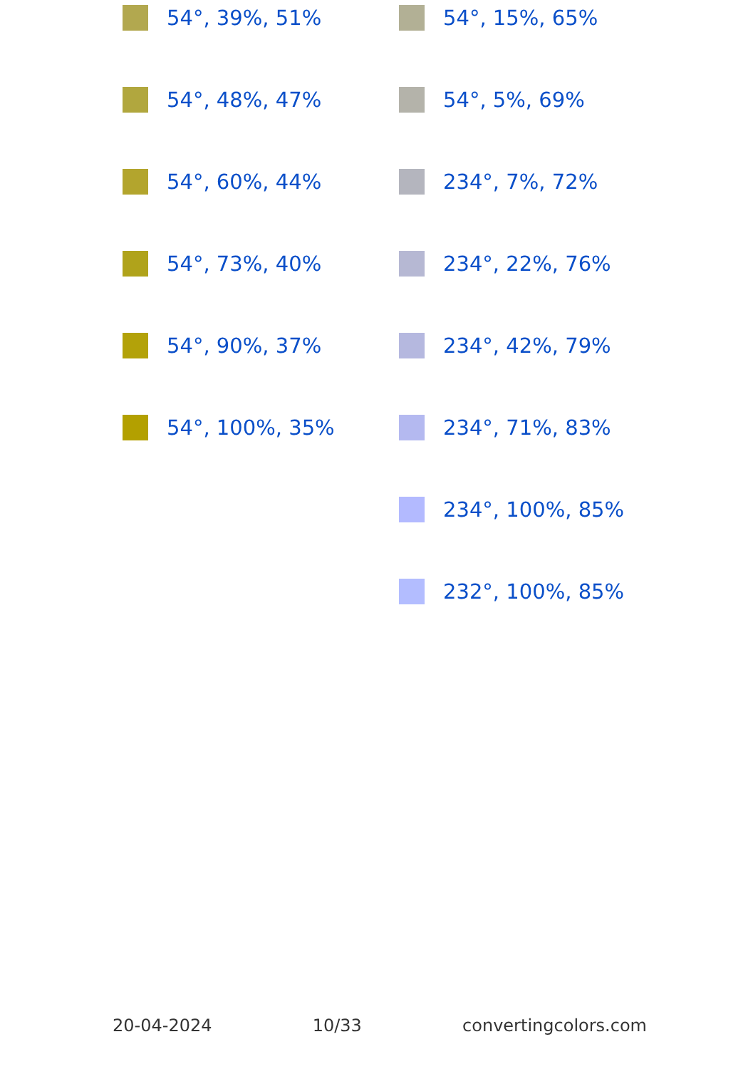54°, 39%, 51%
54°, 48%, 47%
54°, 60%, 44%
54°, 73%, 40%
54°, 90%, 37%
54°, 100%, 35%
54°, 15%, 65%
54°, 5%, 69%
234°, 7%, 72%
234°, 22%, 76%
234°, 42%, 79%
234°, 71%, 83%
234°, 100%, 85%
232°, 100%, 85%
20-04-2024 10/33 convertingcolors.com